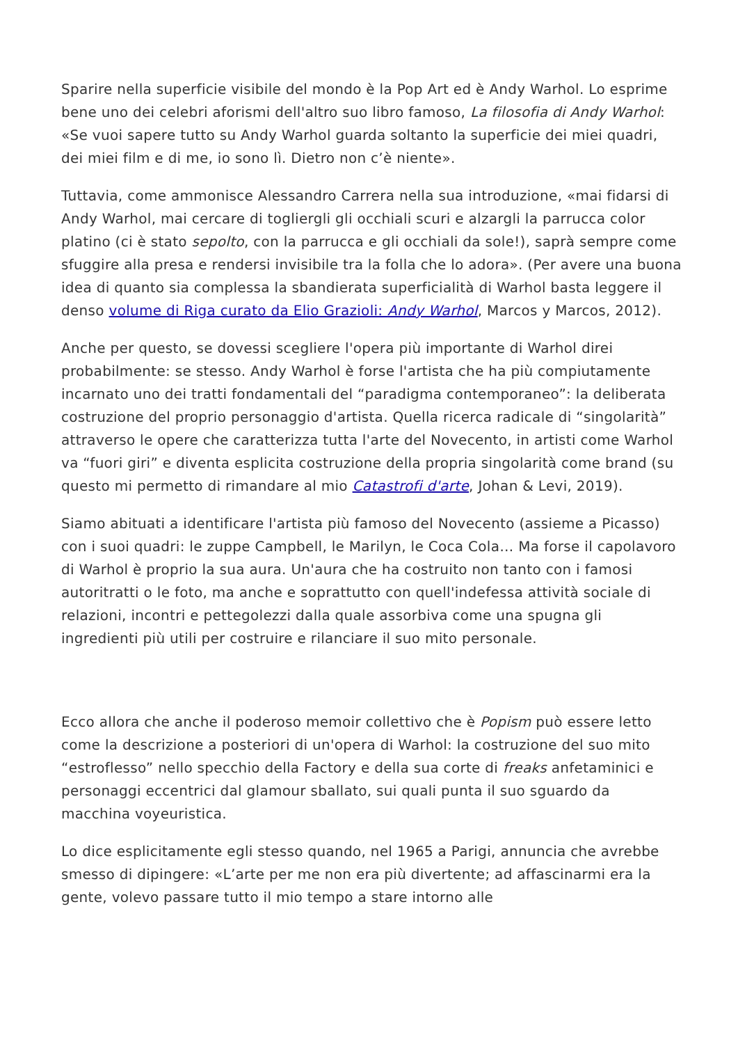Sparire nella superficie visibile del mondo è la Pop Art ed è Andy Warhol. Lo esprime bene uno dei celebri aforismi dell'altro suo libro famoso, La filosofia di Andy Warhol: «Se vuoi sapere tutto su Andy Warhol guarda soltanto la superficie dei miei quadri, dei miei film e di me, io sono lì. Dietro non c’è niente».
Tuttavia, come ammonisce Alessandro Carrera nella sua introduzione, «mai fidarsi di Andy Warhol, mai cercare di togliergli gli occhiali scuri e alzargli la parrucca color platino (ci è stato sepolto, con la parrucca e gli occhiali da sole!), saprà sempre come sfuggire alla presa e rendersi invisibile tra la folla che lo adora». (Per avere una buona idea di quanto sia complessa la sbandierata superficialità di Warhol basta leggere il denso volume di Riga curato da Elio Grazioli: Andy Warhol, Marcos y Marcos, 2012).
Anche per questo, se dovessi scegliere l'opera più importante di Warhol direi probabilmente: se stesso. Andy Warhol è forse l'artista che ha più compiutamente incarnato uno dei tratti fondamentali del “paradigma contemporaneo”: la deliberata costruzione del proprio personaggio d'artista. Quella ricerca radicale di “singolarità” attraverso le opere che caratterizza tutta l'arte del Novecento, in artisti come Warhol va “fuori giri” e diventa esplicita costruzione della propria singolarità come brand (su questo mi permetto di rimandare al mio Catastrofi d'arte, Johan & Levi, 2019).
Siamo abituati a identificare l'artista più famoso del Novecento (assieme a Picasso) con i suoi quadri: le zuppe Campbell, le Marilyn, le Coca Cola… Ma forse il capolavoro di Warhol è proprio la sua aura. Un'aura che ha costruito non tanto con i famosi autoritratti o le foto, ma anche e soprattutto con quell'indefessa attività sociale di relazioni, incontri e pettegolezzi dalla quale assorbiva come una spugna gli ingredienti più utili per costruire e rilanciare il suo mito personale.
Ecco allora che anche il poderoso memoir collettivo che è Popism può essere letto come la descrizione a posteriori di un'opera di Warhol: la costruzione del suo mito “estroflesso” nello specchio della Factory e della sua corte di freaks anfetaminici e personaggi eccentrici dal glamour sballato, sui quali punta il suo sguardo da macchina voyeuristica.
Lo dice esplicitamente egli stesso quando, nel 1965 a Parigi, annuncia che avrebbe smesso di dipingere: «L’arte per me non era più divertente; ad affascinarmi era la gente, volevo passare tutto il mio tempo a stare intorno alle